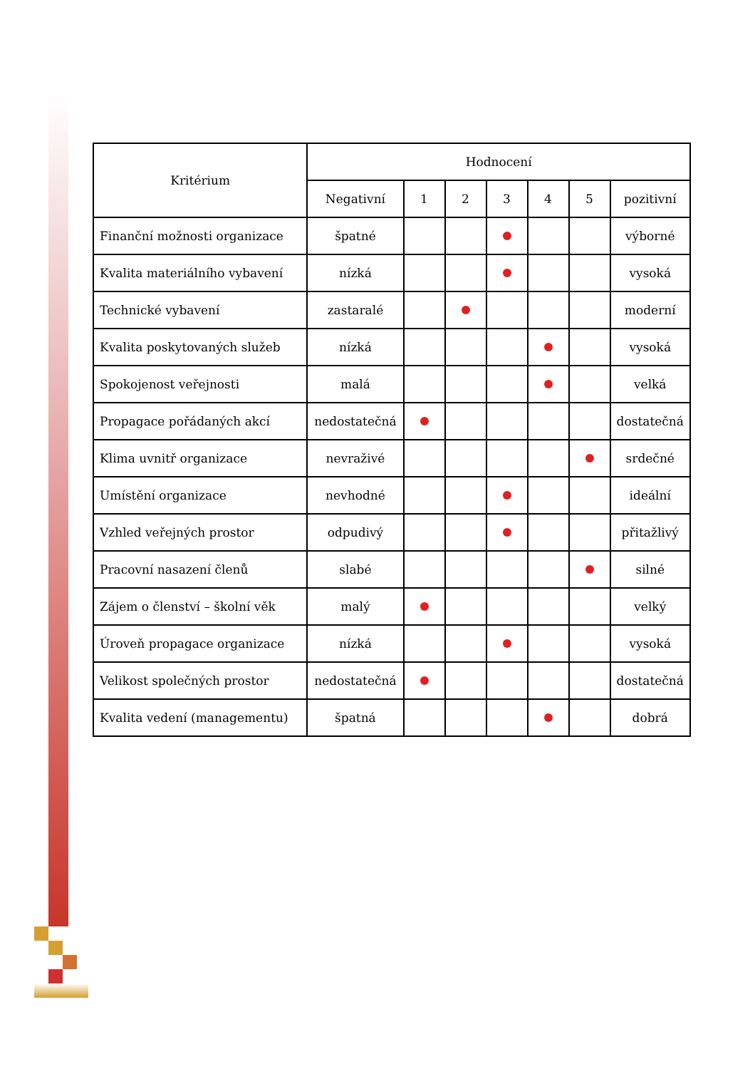| Kritérium | Hodnocení | | | | | | |
| --- | --- | --- | --- | --- | --- | --- | --- |
| | Negativní | 1 | 2 | 3 | 4 | 5 | pozitivní |
| Finanční možnosti organizace | špatné | | | | | | výborné |
| Kvalita materiálního vybavení | nízká | | | | | | vysoká |
| Technické vybavení | zastaralé | | | | | | moderní |
| Kvalita poskytovaných služeb | nízká | | | | | | vysoká |
| Spokojenost veřejnosti | malá | | | | | | velká |
| Propagace pořádaných akcí | nedostatečná | | | | | | dostatečná |
| Klima uvnitř organizace | nevraživé | | | | | | srdečné |
| Umístění organizace | nevhodné | | | | | | ideální |
| Vzhled veřejných prostor | odpudivý | | | | | | přitažlivý |
| Pracovní nasazení členů | slabé | | | | | | silné |
| Zájem o členství – školní věk | malý | | | | | | velký |
| Úroveň propagace organizace | nízká | | | | | | vysoká |
| Velikost společných prostor | nedostatečná | | | | | | dostatečná |
| Kvalita vedení (managementu) | špatná | | | | | | dobrá |